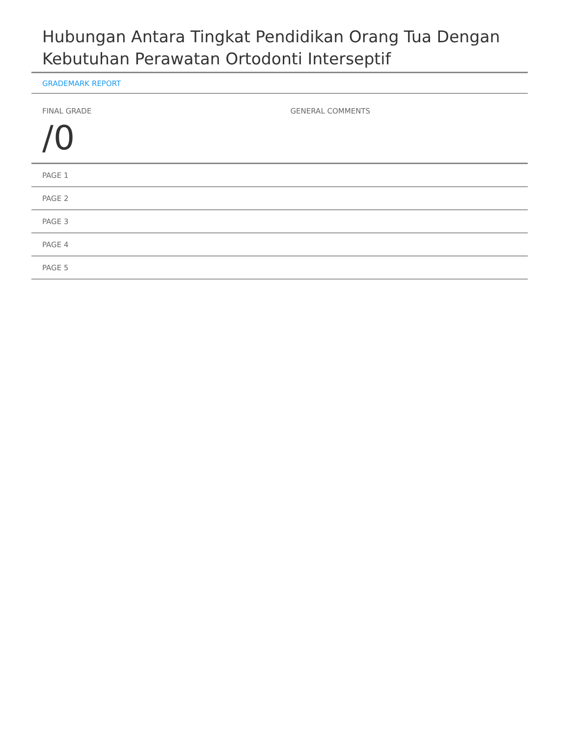Hubungan Antara Tingkat Pendidikan Orang Tua Dengan Kebutuhan Perawatan Ortodonti Interseptif
GRADEMARK REPORT
FINAL GRADE
/0
GENERAL COMMENTS
PAGE 1
PAGE 2
PAGE 3
PAGE 4
PAGE 5